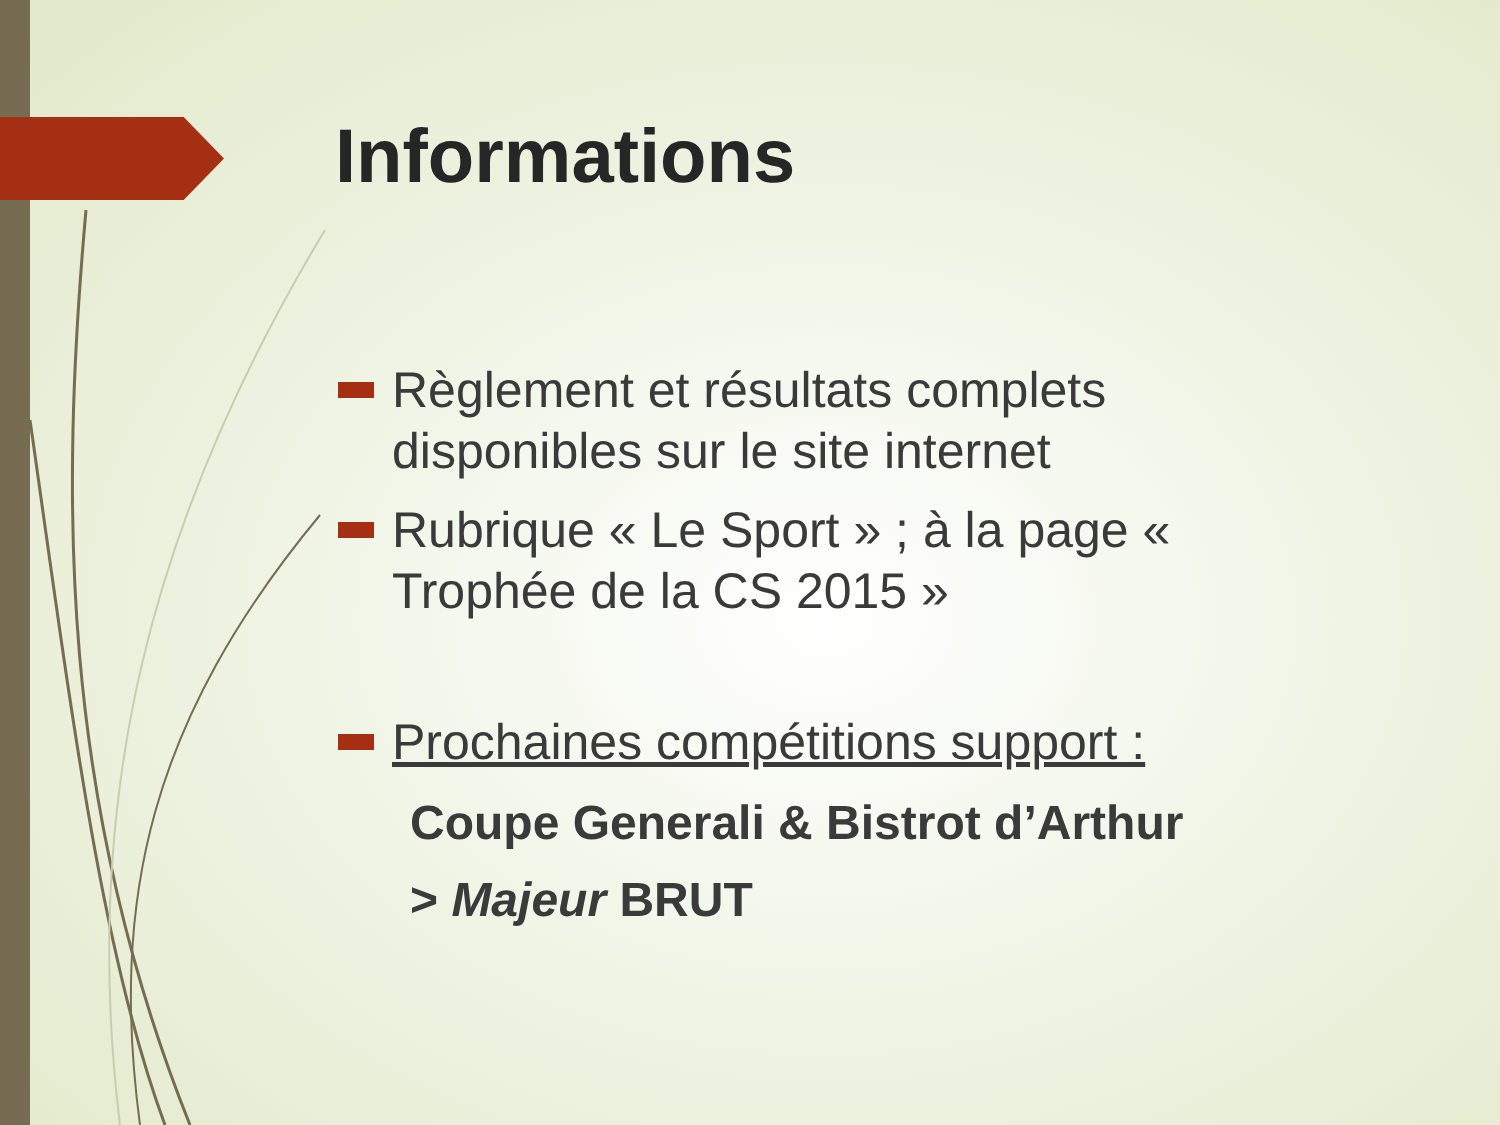Informations
Règlement et résultats complets disponibles sur le site internet
Rubrique « Le Sport » ; à la page « Trophée de la CS 2015 »
Prochaines compétitions support :
Coupe Generali & Bistrot d’Arthur
> Majeur BRUT